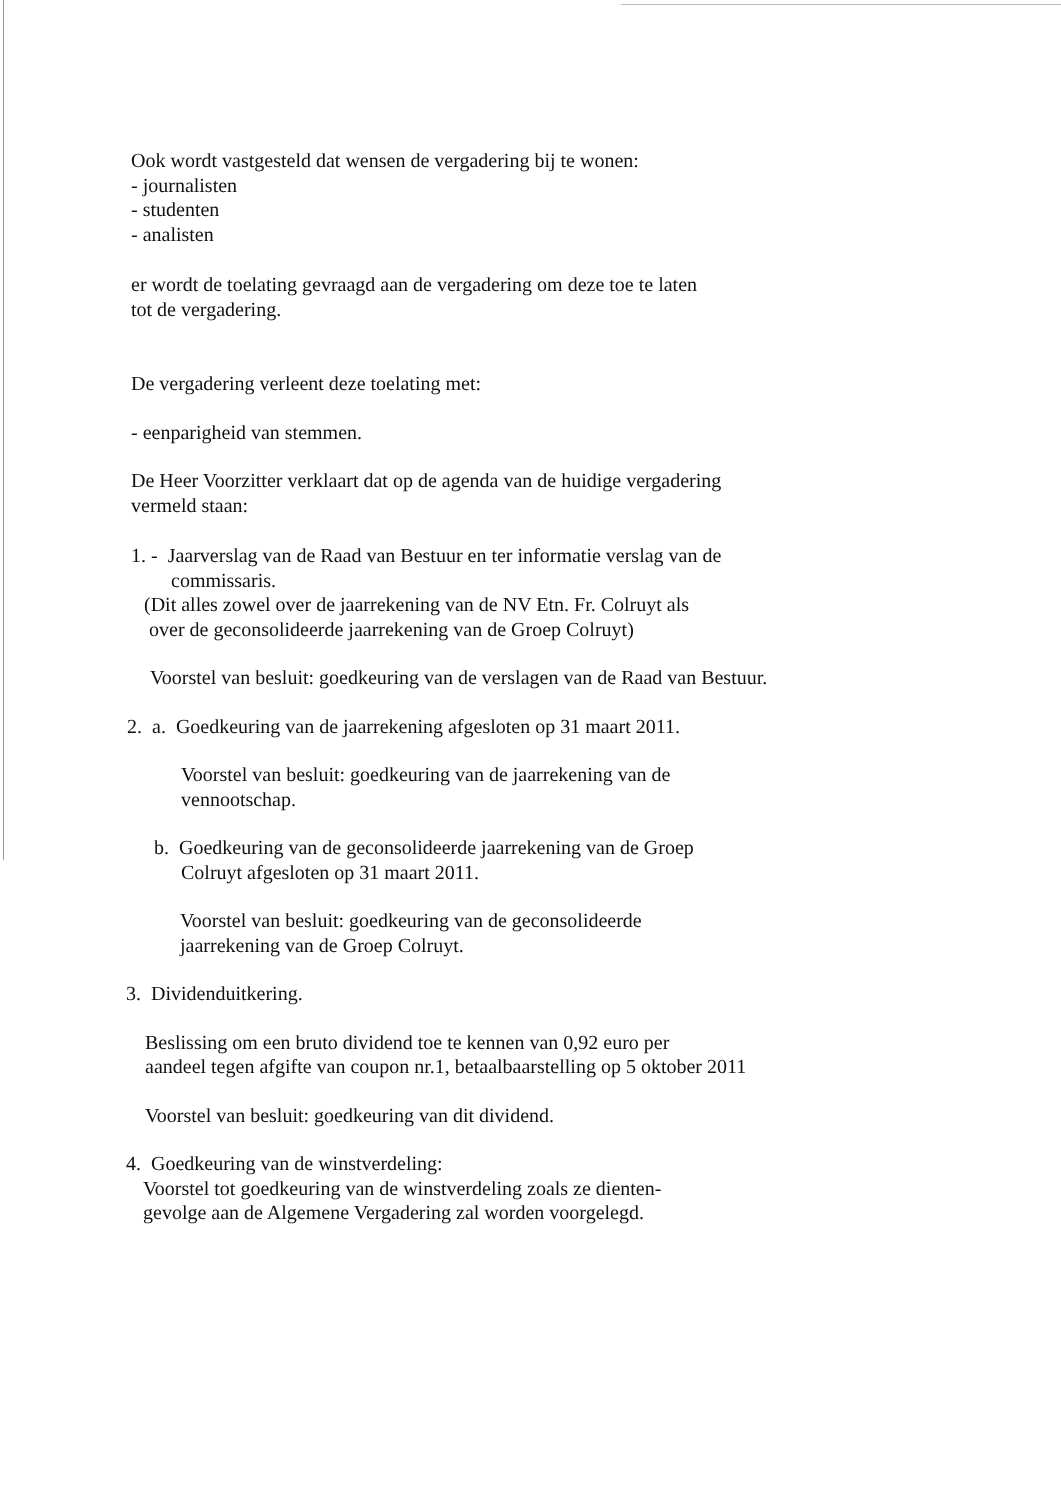Ook wordt vastgesteld dat wensen de vergadering bij te wonen:
- journalisten
- studenten
- analisten
er wordt de toelating gevraagd aan de vergadering om deze toe te laten
tot de vergadering.
De vergadering verleent deze toelating met:
- eenparigheid van stemmen.
De Heer Voorzitter verklaart dat op de agenda van de huidige vergadering
vermeld staan:
1. - Jaarverslag van de Raad van Bestuur en ter informatie verslag van de
commissaris.
(Dit alles zowel over de jaarrekening van de NV Etn. Fr. Colruyt als
over de geconsolideerde jaarrekening van de Groep Colruyt)
Voorstel van besluit: goedkeuring van de verslagen van de Raad van Bestuur.
2. a. Goedkeuring van de jaarrekening afgesloten op 31 maart 2011.
Voorstel van besluit: goedkeuring van de jaarrekening van de
vennootschap.
b. Goedkeuring van de geconsolideerde jaarrekening van de Groep
Colruyt afgesloten op 31 maart 2011.
Voorstel van besluit: goedkeuring van de geconsolideerde
jaarrekening van de Groep Colruyt.
3. Dividenduitkering.
Beslissing om een bruto dividend toe te kennen van 0,92 euro per
aandeel tegen afgifte van coupon nr.1, betaalbaarstelling op 5 oktober 2011
Voorstel van besluit: goedkeuring van dit dividend.
4. Goedkeuring van de winstverdeling:
Voorstel tot goedkeuring van de winstverdeling zoals ze dienten-
gevolge aan de Algemene Vergadering zal worden voorgelegd.